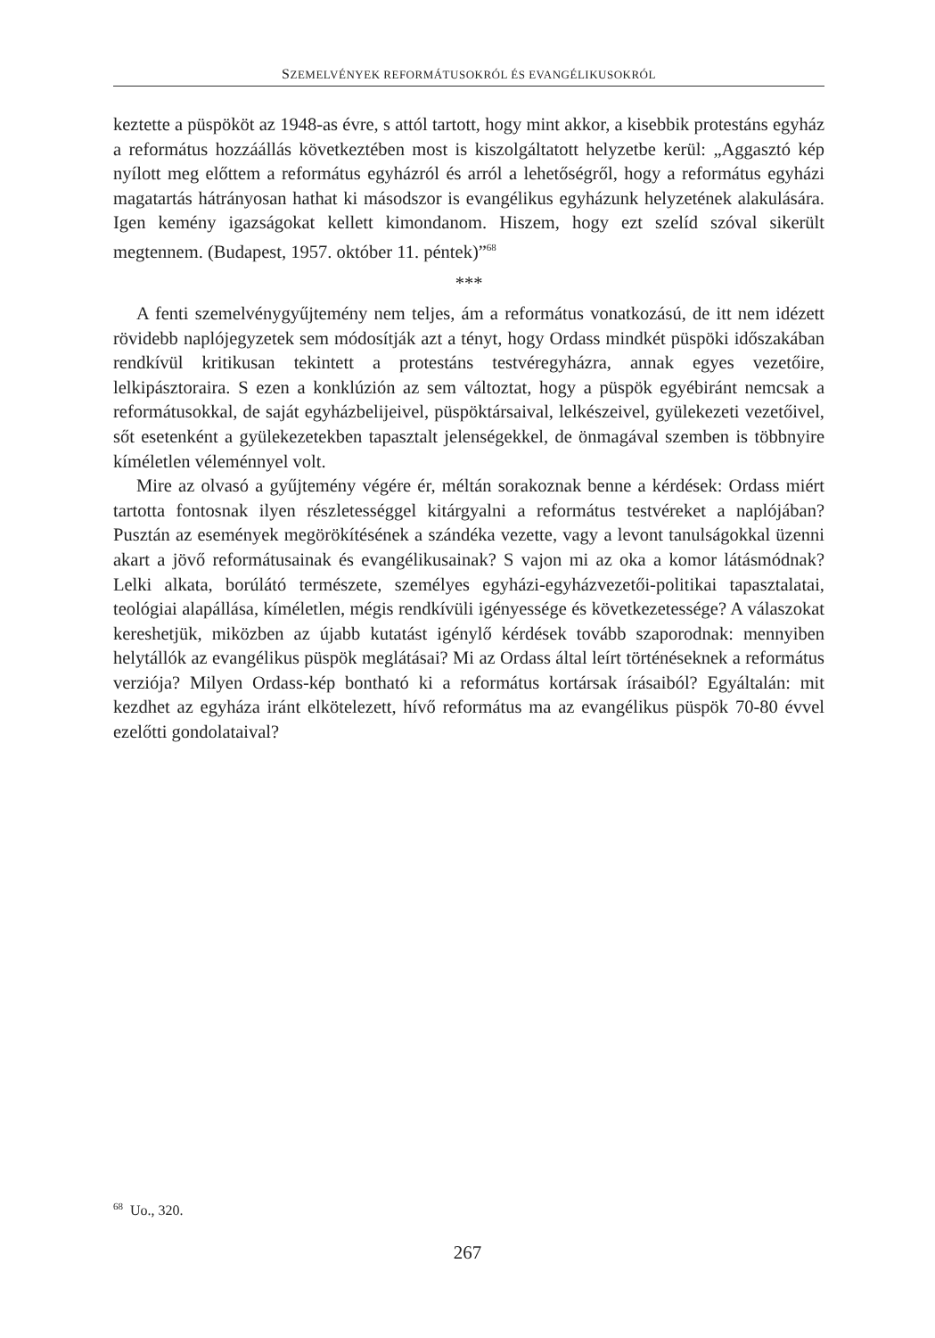SZEMELVÉNYEK REFORMÁTUSOKRÓL ÉS EVANGÉLIKUSOKRÓL
keztette a püspököt az 1948-as évre, s attól tartott, hogy mint akkor, a kisebbik protestáns egyház a református hozzáállás következtében most is kiszolgáltatott helyzetbe kerül: „Aggasztó kép nyílott meg előttem a református egyházról és arról a lehetőségről, hogy a református egyházi magatartás hátrányosan hathat ki másodszor is evangélikus egyházunk helyzetének alakulására. Igen kemény igazságokat kellett kimondanom. Hiszem, hogy ezt szelíd szóval sikerült megtennem. (Budapest, 1957. október 11. péntek)”<sup>68</sup>
***
A fenti szemelvénygyűjtemény nem teljes, ám a református vonatkozású, de itt nem idézett rövidebb naplójegyzetek sem módosítják azt a tényt, hogy Ordass mindkét püspöki időszakában rendkívül kritikusan tekintett a protestáns testvéregyházra, annak egyes vezetőire, lelkipásztoraira. S ezen a konklúzión az sem változtat, hogy a püspök egyébiránt nemcsak a reformátusokkal, de saját egyházbelijeivel, püspöktársaival, lelkészeivel, gyülekezeti vezetőivel, sőt esetenként a gyülekezetekben tapasztalt jelenségekkel, de önmagával szemben is többnyire kíméletlen véleménnyel volt.
Mire az olvasó a gyűjtemény végére ér, méltán sorakoznak benne a kérdések: Ordass miért tartotta fontosnak ilyen részletességgel kitárgyalni a református testvéreket a naplójában? Pusztán az események megörökítésének a szándéka vezette, vagy a levont tanulságokkal üzenni akart a jövő reformátusainak és evangélikusainak? S vajon mi az oka a komor látásmódnak? Lelki alkata, borúlátó természete, személyes egyházi-egyházvezetői-politikai tapasztalatai, teológiai alapállása, kíméletlen, mégis rendkívüli igényessége és következetessége? A válaszokat kereshetjük, miközben az újabb kutatást igénylő kérdések tovább szaporodnak: mennyiben helytállók az evangélikus püspök meglátásai? Mi az Ordass által leírt történéseknek a református verziója? Milyen Ordass-kép bontható ki a református kortársak írásaiból? Egyáltalán: mit kezdhet az egyháza iránt elkötelezett, hívő református ma az evangélikus püspök 70-80 évvel ezelőtti gondolataival?
<sup>68</sup> Uo., 320.
267